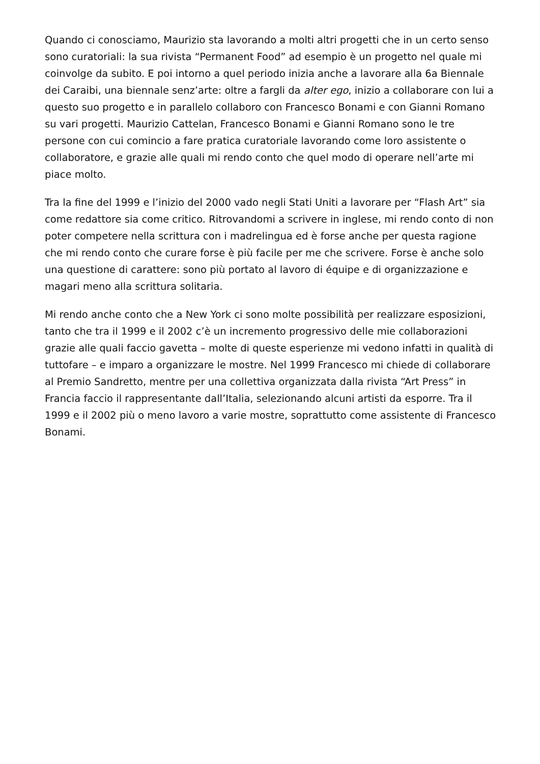Quando ci conosciamo, Maurizio sta lavorando a molti altri progetti che in un certo senso sono curatoriali: la sua rivista “Permanent Food” ad esempio è un progetto nel quale mi coinvolge da subito. E poi intorno a quel periodo inizia anche a lavorare alla 6a Biennale dei Caraibi, una biennale senz’arte: oltre a fargli da alter ego, inizio a collaborare con lui a questo suo progetto e in parallelo collaboro con Francesco Bonami e con Gianni Romano su vari progetti. Maurizio Cattelan, Francesco Bonami e Gianni Romano sono le tre persone con cui comincio a fare pratica curatoriale lavorando come loro assistente o collaboratore, e grazie alle quali mi rendo conto che quel modo di operare nell’arte mi piace molto.
Tra la fine del 1999 e l’inizio del 2000 vado negli Stati Uniti a lavorare per “Flash Art” sia come redattore sia come critico. Ritrovandomi a scrivere in inglese, mi rendo conto di non poter competere nella scrittura con i madrelingua ed è forse anche per questa ragione che mi rendo conto che curare forse è più facile per me che scrivere. Forse è anche solo una questione di carattere: sono più portato al lavoro di équipe e di organizzazione e magari meno alla scrittura solitaria.
Mi rendo anche conto che a New York ci sono molte possibilità per realizzare esposizioni, tanto che tra il 1999 e il 2002 c’è un incremento progressivo delle mie collaborazioni grazie alle quali faccio gavetta – molte di queste esperienze mi vedono infatti in qualità di tuttofare – e imparo a organizzare le mostre. Nel 1999 Francesco mi chiede di collaborare al Premio Sandretto, mentre per una collettiva organizzata dalla rivista “Art Press” in Francia faccio il rappresentante dall’Italia, selezionando alcuni artisti da esporre. Tra il 1999 e il 2002 più o meno lavoro a varie mostre, soprattutto come assistente di Francesco Bonami.